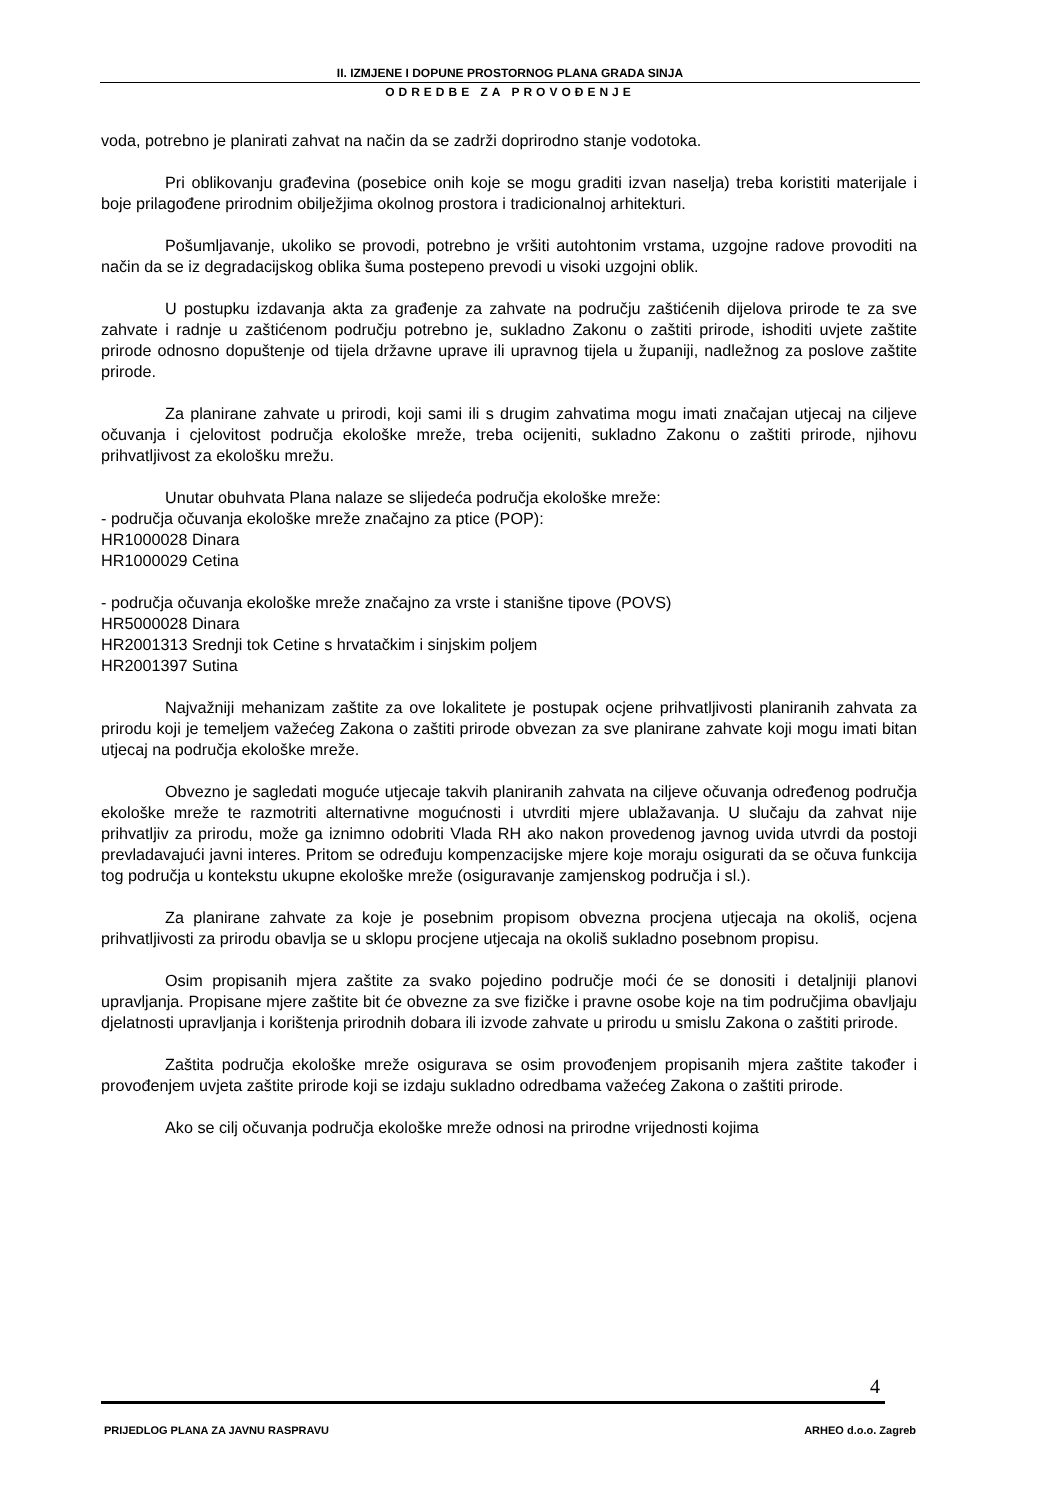II. IZMJENE I DOPUNE PROSTORNOG PLANA GRADA SINJA
ODREDBE ZA PROVOĐENJE
voda, potrebno je planirati zahvat na način da se zadrži doprirodno stanje vodotoka.
Pri oblikovanju građevina (posebice onih koje se mogu graditi izvan naselja) treba koristiti materijale i boje prilagođene prirodnim obilježjima okolnog prostora i tradicionalnoj arhitekturi.
Pošumljavanje, ukoliko se provodi, potrebno je vršiti autohtonim vrstama, uzgojne radove provoditi na način da se iz degradacijskog oblika šuma postepeno prevodi u visoki uzgojni oblik.
U postupku izdavanja akta za građenje za zahvate na području zaštićenih dijelova prirode te za sve zahvate i radnje u zaštićenom području potrebno je, sukladno Zakonu o zaštiti prirode, ishoditi uvjete zaštite prirode odnosno dopuštenje od tijela državne uprave ili upravnog tijela u županiji, nadležnog za poslove zaštite prirode.
Za planirane zahvate u prirodi, koji sami ili s drugim zahvatima mogu imati značajan utjecaj na ciljeve očuvanja i cjelovitost područja ekološke mreže, treba ocijeniti, sukladno Zakonu o zaštiti prirode, njihovu prihvatljivost za ekološku mrežu.
Unutar obuhvata Plana nalaze se slijedeća područja ekološke mreže:
- područja očuvanja ekološke mreže značajno za ptice (POP):
HR1000028 Dinara
HR1000029 Cetina
- područja očuvanja ekološke mreže značajno za vrste i stanišne tipove (POVS)
HR5000028 Dinara
HR2001313 Srednji tok Cetine s hrvatačkim i sinjskim poljem
HR2001397 Sutina
Najvažniji mehanizam zaštite za ove lokalitete je postupak ocjene prihvatljivosti planiranih zahvata za prirodu koji je temeljem važećeg Zakona o zaštiti prirode obvezan za sve planirane zahvate koji mogu imati bitan utjecaj na područja ekološke mreže.
Obvezno je sagledati moguće utjecaje takvih planiranih zahvata na ciljeve očuvanja određenog područja ekološke mreže te razmotriti alternativne mogućnosti i utvrditi mjere ublažavanja. U slučaju da zahvat nije prihvatljiv za prirodu, može ga iznimno odobriti Vlada RH ako nakon provedenog javnog uvida utvrdi da postoji prevladavajući javni interes. Pritom se određuju kompenzacijske mjere koje moraju osigurati da se očuva funkcija tog područja u kontekstu ukupne ekološke mreže (osiguravanje zamjenskog područja i sl.).
Za planirane zahvate za koje je posebnim propisom obvezna procjena utjecaja na okoliš, ocjena prihvatljivosti za prirodu obavlja se u sklopu procjene utjecaja na okoliš sukladno posebnom propisu.
Osim propisanih mjera zaštite za svako pojedino područje moći će se donositi i detaljniji planovi upravljanja. Propisane mjere zaštite bit će obvezne za sve fizičke i pravne osobe koje na tim područjima obavljaju djelatnosti upravljanja i korištenja prirodnih dobara ili izvode zahvate u prirodu u smislu Zakona o zaštiti prirode.
Zaštita područja ekološke mreže osigurava se osim provođenjem propisanih mjera zaštite također i provođenjem uvjeta zaštite prirode koji se izdaju sukladno odredbama važećeg Zakona o zaštiti prirode.
Ako se cilj očuvanja područja ekološke mreže odnosi na prirodne vrijednosti kojima
4
PRIJEDLOG PLANA ZA JAVNU RASPRAVU ARHEO d.o.o. Zagreb